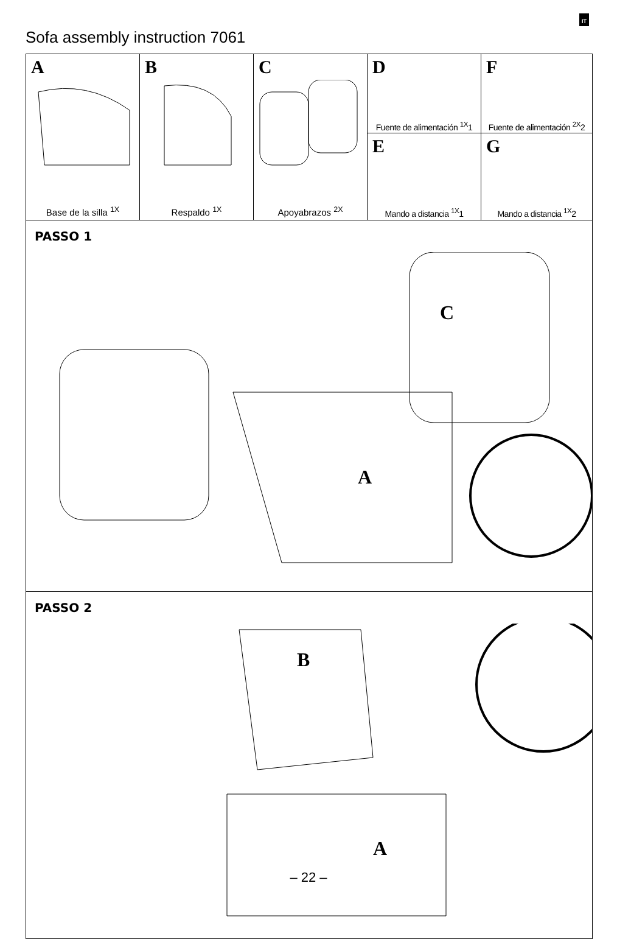IT
Sofa assembly instruction 7061
| A Base de la silla <sup>1X</sup> | B Respaldo <sup>1X</sup> | C Apoyabrazos <sup>2X</sup> | D Fuente de alimentación <sup>1X</sup>1 | F Fuente de alimentación <sup>2X</sup>2 |
| | | | E Mando a distancia <sup>1X</sup>1 | G Mando a distancia <sup>1X</sup>2 |
| PASSO 1 A C | | | | |
| PASSO 2 B A | | | | |
– 22 –